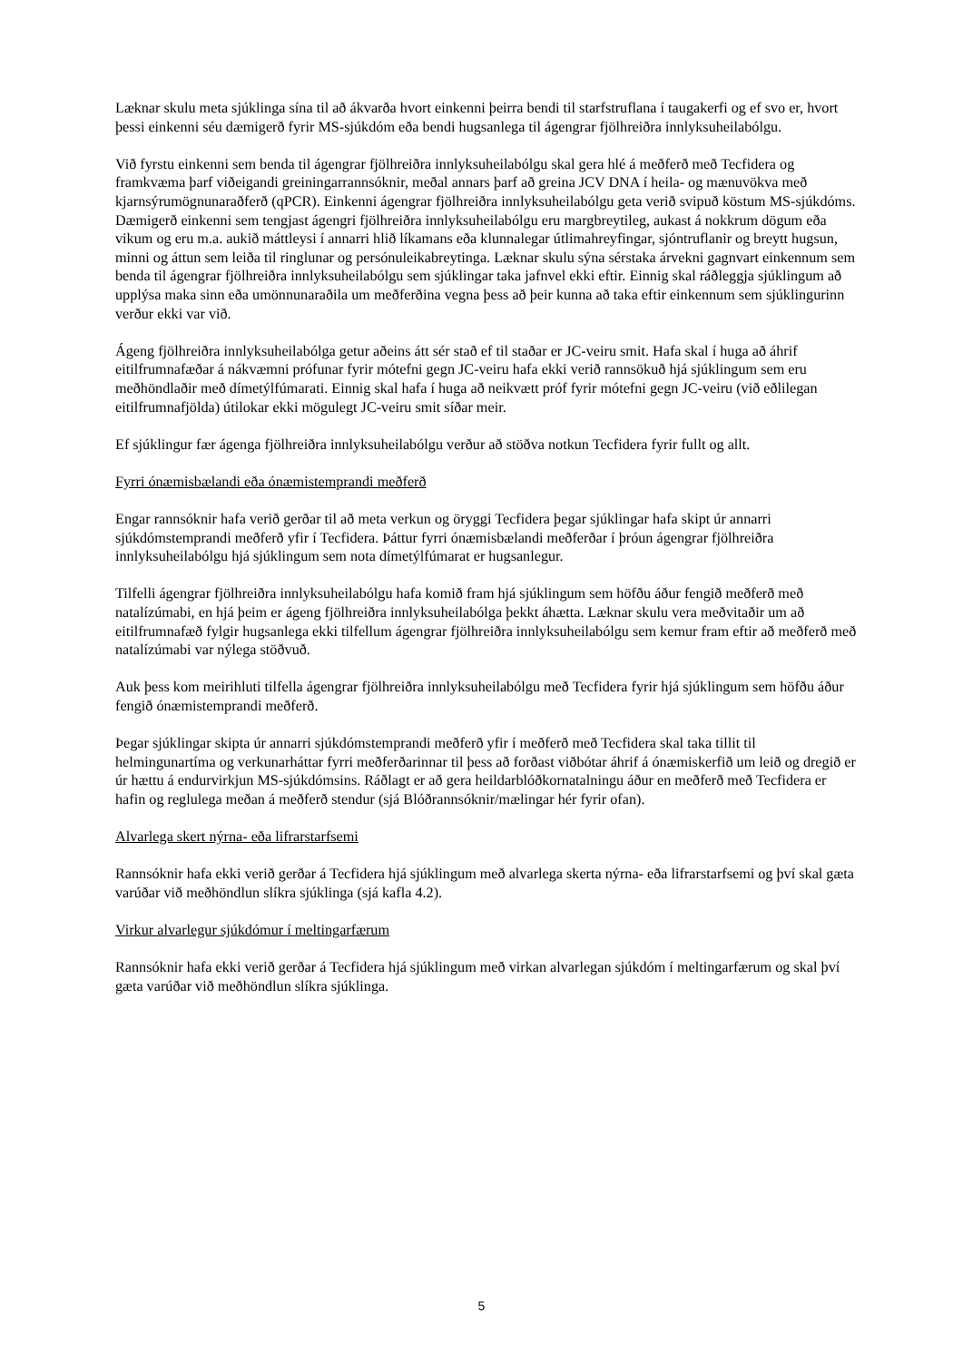Læknar skulu meta sjúklinga sína til að ákvarða hvort einkenni þeirra bendi til starfstruflana í taugakerfi og ef svo er, hvort þessi einkenni séu dæmigerð fyrir MS-sjúkdóm eða bendi hugsanlega til ágengrar fjölhreiðra innlyksuheilabólgu.
Við fyrstu einkenni sem benda til ágengrar fjölhreiðra innlyksuheilabólgu skal gera hlé á meðferð með Tecfidera og framkvæma þarf viðeigandi greiningarrannsóknir, meðal annars þarf að greina JCV DNA í heila- og mænuvökva með kjarnsýrumögnunaraðferð (qPCR). Einkenni ágengrar fjölhreiðra innlyksuheilabólgu geta verið svipuð köstum MS-sjúkdóms. Dæmigerð einkenni sem tengjast ágengri fjölhreiðra innlyksuheilabólgu eru margbreytileg, aukast á nokkrum dögum eða vikum og eru m.a. aukið máttleysi í annarri hlið líkamans eða klunnalegar útlimahreyfingar, sjóntruflanir og breytt hugsun, minni og áttun sem leiða til ringlunar og persónuleikabreytinga. Læknar skulu sýna sérstaka árvekni gagnvart einkennum sem benda til ágengrar fjölhreiðra innlyksuheilabólgu sem sjúklingar taka jafnvel ekki eftir. Einnig skal ráðleggja sjúklingum að upplýsa maka sinn eða umönnunaraðila um meðferðina vegna þess að þeir kunna að taka eftir einkennum sem sjúklingurinn verður ekki var við.
Ágeng fjölhreiðra innlyksuheilabólga getur aðeins átt sér stað ef til staðar er JC-veiru smit. Hafa skal í huga að áhrif eitilfrumnafæðar á nákvæmni prófunar fyrir mótefni gegn JC-veiru hafa ekki verið rannsökuð hjá sjúklingum sem eru meðhöndlaðir með dímetýlfúmarati. Einnig skal hafa í huga að neikvætt próf fyrir mótefni gegn JC-veiru (við eðlilegan eitilfrumnafjölda) útilokar ekki mögulegt JC-veiru smit síðar meir.
Ef sjúklingur fær ágenga fjölhreiðra innlyksuheilabólgu verður að stöðva notkun Tecfidera fyrir fullt og allt.
Fyrri ónæmisbælandi eða ónæmistemprandi meðferð
Engar rannsóknir hafa verið gerðar til að meta verkun og öryggi Tecfidera þegar sjúklingar hafa skipt úr annarri sjúkdómstemprandi meðferð yfir í Tecfidera. Þáttur fyrri ónæmisbælandi meðferðar í þróun ágengrar fjölhreiðra innlyksuheilabólgu hjá sjúklingum sem nota dímetýlfúmarat er hugsanlegur.
Tilfelli ágengrar fjölhreiðra innlyksuheilabólgu hafa komið fram hjá sjúklingum sem höfðu áður fengið meðferð með natalízúmabi, en hjá þeim er ágeng fjölhreiðra innlyksuheilabólga þekkt áhætta. Læknar skulu vera meðvitaðir um að eitilfrumnafæð fylgir hugsanlega ekki tilfellum ágengrar fjölhreiðra innlyksuheilabólgu sem kemur fram eftir að meðferð með natalízúmabi var nýlega stöðvuð.
Auk þess kom meirihluti tilfella ágengrar fjölhreiðra innlyksuheilabólgu með Tecfidera fyrir hjá sjúklingum sem höfðu áður fengið ónæmistemprandi meðferð.
Þegar sjúklingar skipta úr annarri sjúkdómstemprandi meðferð yfir í meðferð með Tecfidera skal taka tillit til helmingunartíma og verkunarháttar fyrri meðferðarinnar til þess að forðast viðbótar áhrif á ónæmiskerfið um leið og dregið er úr hættu á endurvirkjun MS-sjúkdómsins. Ráðlagt er að gera heildarblóðkornatalningu áður en meðferð með Tecfidera er hafin og reglulega meðan á meðferð stendur (sjá Blóðrannsóknir/mælingar hér fyrir ofan).
Alvarlega skert nýrna- eða lifrarstarfsemi
Rannsóknir hafa ekki verið gerðar á Tecfidera hjá sjúklingum með alvarlega skerta nýrna- eða lifrarstarfsemi og því skal gæta varúðar við meðhöndlun slíkra sjúklinga (sjá kafla 4.2).
Virkur alvarlegur sjúkdómur í meltingarfærum
Rannsóknir hafa ekki verið gerðar á Tecfidera hjá sjúklingum með virkan alvarlegan sjúkdóm í meltingarfærum og skal því gæta varúðar við meðhöndlun slíkra sjúklinga.
5